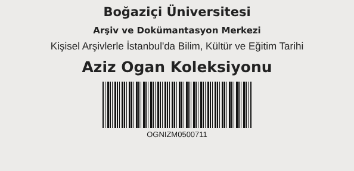Boğaziçi Üniversitesi
Arşiv ve Dokümantasyon Merkezi
Kişisel Arşivlerle İstanbul'da Bilim, Kültür ve Eğitim Tarihi
Aziz Ogan Koleksiyonu
OGNIZM0500711